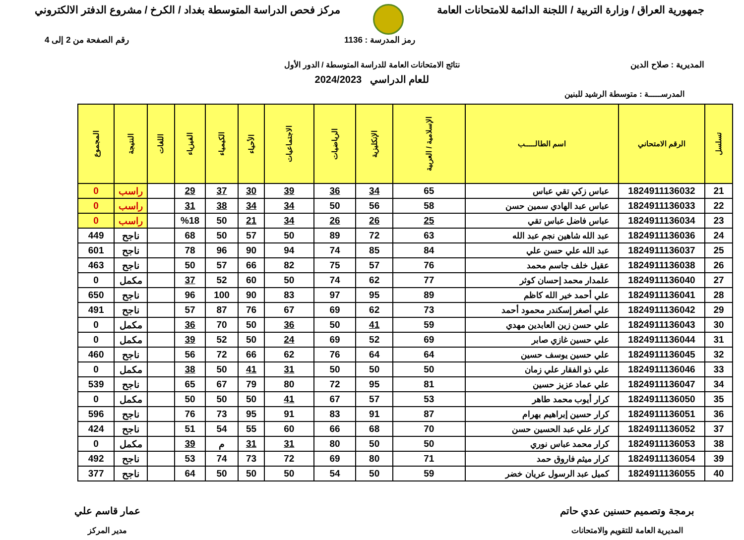جمهورية العراق / وزارة التربية / اللجنة الدائمة للامتحانات العامة
مركز فحص الدراسة المتوسطة بغداد / الكرخ / مشروع الدفتر الالكتروني
المديرية : صلاح الدين
رمز المدرسة : 1136 رقم الصفحة من 2 إلى 4
نتائج الامتحانات العامة للدراسة المتوسطة / الدور الأول
للعام الدراسي 2024/2023
المدرســـــة : متوسطة الرشيد للبنين
| تسلسل | الرقم الامتحاني | اسم الطالـــــب | الإسلامية / العربية | الإنكليزية | الرياضيات | الاجتماعيات | الأحياء | الكيمياء | الفيزياء | اللغات | النتيجة | المجموع |
| --- | --- | --- | --- | --- | --- | --- | --- | --- | --- | --- | --- | --- |
| 21 | 1824911136032 | عباس زكي تقي عباس | 65 | 34 | 36 | 39 | 30 | 37 | 29 | | راسب | 0 |
| 22 | 1824911136033 | عباس عبد الهادي سمين حسن | 58 | 56 | 50 | 34 | 34 | 38 | 31 | | راسب | 0 |
| 23 | 1824911136034 | عباس فاضل عباس تقي | 25 | 26 | 26 | 34 | 21 | 50 | %18 | | راسب | 0 |
| 24 | 1824911136036 | عبد الله شاهين نجم عبد الله | 63 | 72 | 89 | 50 | 57 | 50 | 68 | | ناجح | 449 |
| 25 | 1824911136037 | عبد الله علي حسن علي | 84 | 85 | 74 | 94 | 90 | 96 | 78 | | ناجح | 601 |
| 26 | 1824911136038 | عقيل خلف جاسم محمد | 76 | 57 | 75 | 82 | 66 | 57 | 50 | | ناجح | 463 |
| 27 | 1824911136040 | علمدار محمد إحسان كوثر | 77 | 62 | 74 | 50 | 60 | 52 | 37 | | مكمل | 0 |
| 28 | 1824911136041 | علي أحمد خير الله كاظم | 89 | 95 | 97 | 83 | 90 | 100 | 96 | | ناجح | 650 |
| 29 | 1824911136042 | علي أصغر إسكندر محمود أحمد | 73 | 62 | 69 | 67 | 76 | 87 | 57 | | ناجح | 491 |
| 30 | 1824911136043 | علي حسن زين العابدين مهدي | 59 | 41 | 50 | 36 | 50 | 70 | 36 | | مكمل | 0 |
| 31 | 1824911136044 | علي حسين غازي صابر | 69 | 52 | 69 | 24 | 50 | 52 | 39 | | مكمل | 0 |
| 32 | 1824911136045 | علي حسين يوسف حسين | 64 | 64 | 76 | 62 | 66 | 72 | 56 | | ناجح | 460 |
| 33 | 1824911136046 | علي ذو الفقار علي زمان | 50 | 50 | 50 | 31 | 41 | 50 | 38 | | مكمل | 0 |
| 34 | 1824911136047 | علي عماد عزيز حسين | 81 | 95 | 72 | 80 | 79 | 67 | 65 | | ناجح | 539 |
| 35 | 1824911136050 | كرار أيوب محمد طاهر | 53 | 57 | 67 | 41 | 50 | 50 | 50 | | مكمل | 0 |
| 36 | 1824911136051 | كرار حسين إبراهيم بهرام | 87 | 91 | 83 | 91 | 95 | 73 | 76 | | ناجح | 596 |
| 37 | 1824911136052 | كرار علي عبد الحسين حسن | 70 | 68 | 66 | 60 | 55 | 54 | 51 | | ناجح | 424 |
| 38 | 1824911136053 | كرار محمد عباس نوري | 50 | 50 | 80 | 31 | 31 | م | 39 | | مكمل | 0 |
| 39 | 1824911136054 | كرار ميثم فاروق حمد | 71 | 80 | 69 | 72 | 73 | 74 | 53 | | ناجح | 492 |
| 40 | 1824911136055 | كميل عبد الرسول عريان خضر | 59 | 50 | 54 | 50 | 50 | 50 | 64 | | ناجح | 377 |
برمجة وتصميم حسنين عدي حاتم
المديرية العامة للتقويم والامتحانات
عمار قاسم علي
مدير المركز